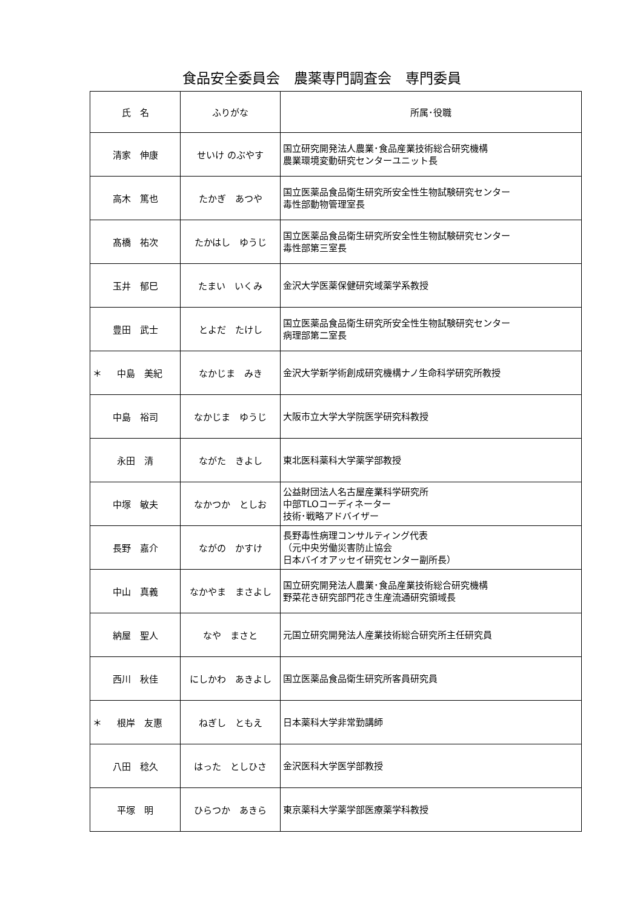食品安全委員会　農薬専門調査会　専門委員
| 氏 名 | ふりがな | 所属･役職 |
| --- | --- | --- |
| 清家 伸康 | せいけ のぶやす | 国立研究開発法人農業･食品産業技術総合研究機構 農業環境変動研究センターユニット長 |
| 高木 篤也 | たかぎ あつや | 国立医薬品食品衛生研究所安全性生物試験研究センター 毒性部動物管理室長 |
| 髙橋 祐次 | たかはし ゆうじ | 国立医薬品食品衛生研究所安全性生物試験研究センター 毒性部第三室長 |
| 玉井 郁巳 | たまい いくみ | 金沢大学医薬保健研究域薬学系教授 |
| 豊田 武士 | とよだ たけし | 国立医薬品食品衛生研究所安全性生物試験研究センター 病理部第二室長 |
| ＊ 中島 美紀 | なかじま みき | 金沢大学新学術創成研究機構ナノ生命科学研究所教授 |
| 中島 裕司 | なかじま ゆうじ | 大阪市立大学大学院医学研究科教授 |
| 永田 清 | ながた きよし | 東北医科薬科大学薬学部教授 |
| 中塚 敏夫 | なかつか としお | 公益財団法人名古屋産業科学研究所 中部TLOコーディネーター 技術･戦略アドバイザー |
| 長野 嘉介 | ながの かすけ | 長野毒性病理コンサルティング代表 （元中央労働災害防止協会 日本バイオアッセイ研究センター副所長） |
| 中山 真義 | なかやま まさよし | 国立研究開発法人農業･食品産業技術総合研究機構 野菜花き研究部門花き生産流通研究領域長 |
| 納屋 聖人 | なや まさと | 元国立研究開発法人産業技術総合研究所主任研究員 |
| 西川 秋佳 | にしかわ あきよし | 国立医薬品食品衛生研究所客員研究員 |
| ＊ 根岸 友惠 | ねぎし ともえ | 日本薬科大学非常勤講師 |
| 八田 稔久 | はった としひさ | 金沢医科大学医学部教授 |
| 平塚 明 | ひらつか あきら | 東京薬科大学薬学部医療薬学科教授 |